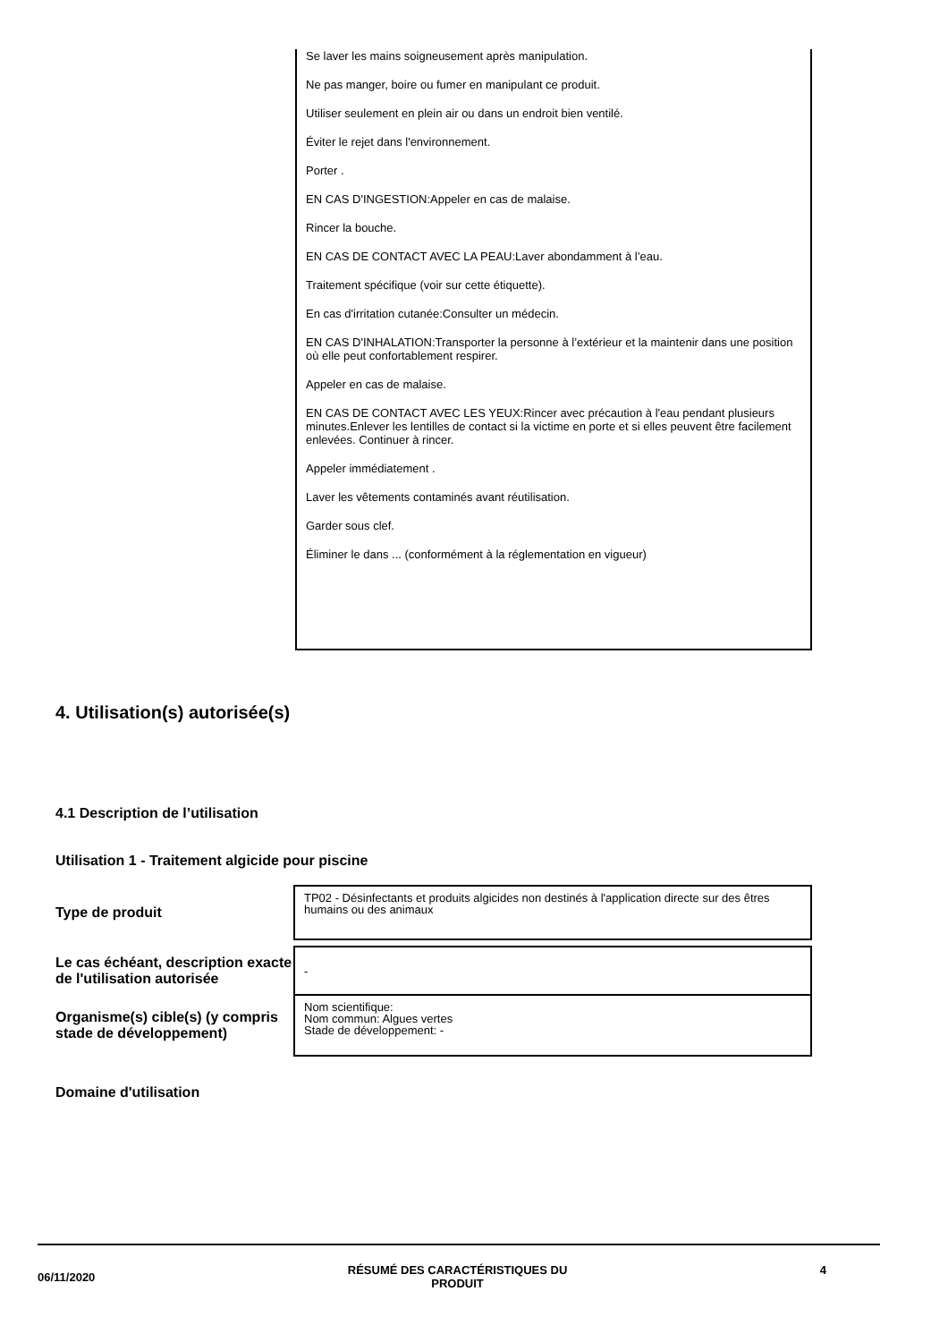Se laver les mains soigneusement après manipulation.
Ne pas manger, boire ou fumer en manipulant ce produit.
Utiliser seulement en plein air ou dans un endroit bien ventilé.
Éviter le rejet dans l'environnement.
Porter .
EN CAS D'INGESTION:Appeler en cas de malaise.
Rincer la bouche.
EN CAS DE CONTACT AVEC LA PEAU:Laver abondamment à l’eau.
Traitement spécifique (voir sur cette étiquette).
En cas d'irritation cutanée:Consulter un médecin.
EN CAS D'INHALATION:Transporter la personne à l’extérieur et la maintenir dans une position où elle peut confortablement respirer.
Appeler en cas de malaise.
EN CAS DE CONTACT AVEC LES YEUX:Rincer avec précaution à l'eau pendant plusieurs minutes.Enlever les lentilles de contact si la victime en porte et si elles peuvent être facilement enlevées. Continuer à rincer.
Appeler immédiatement .
Laver les vêtements contaminés avant réutilisation.
Garder sous clef.
Éliminer le dans ... (conformément à la réglementation en vigueur)
4. Utilisation(s) autorisée(s)
4.1 Description de l’utilisation
Utilisation 1 - Traitement algicide pour piscine
| Type de produit | TP02 - Désinfectants et produits algicides non destinés à l'application directe sur des êtres humains ou des animaux |
| Le cas échéant, description exacte de l'utilisation autorisée | - |
| Organisme(s) cible(s) (y compris stade de développement) | Nom scientifique: Nom commun: Algues vertes Stade de développement: - |
Domaine d'utilisation
06/11/2020 RÉSUMÉ DES CARACTÉRISTIQUES DU
PRODUIT 4